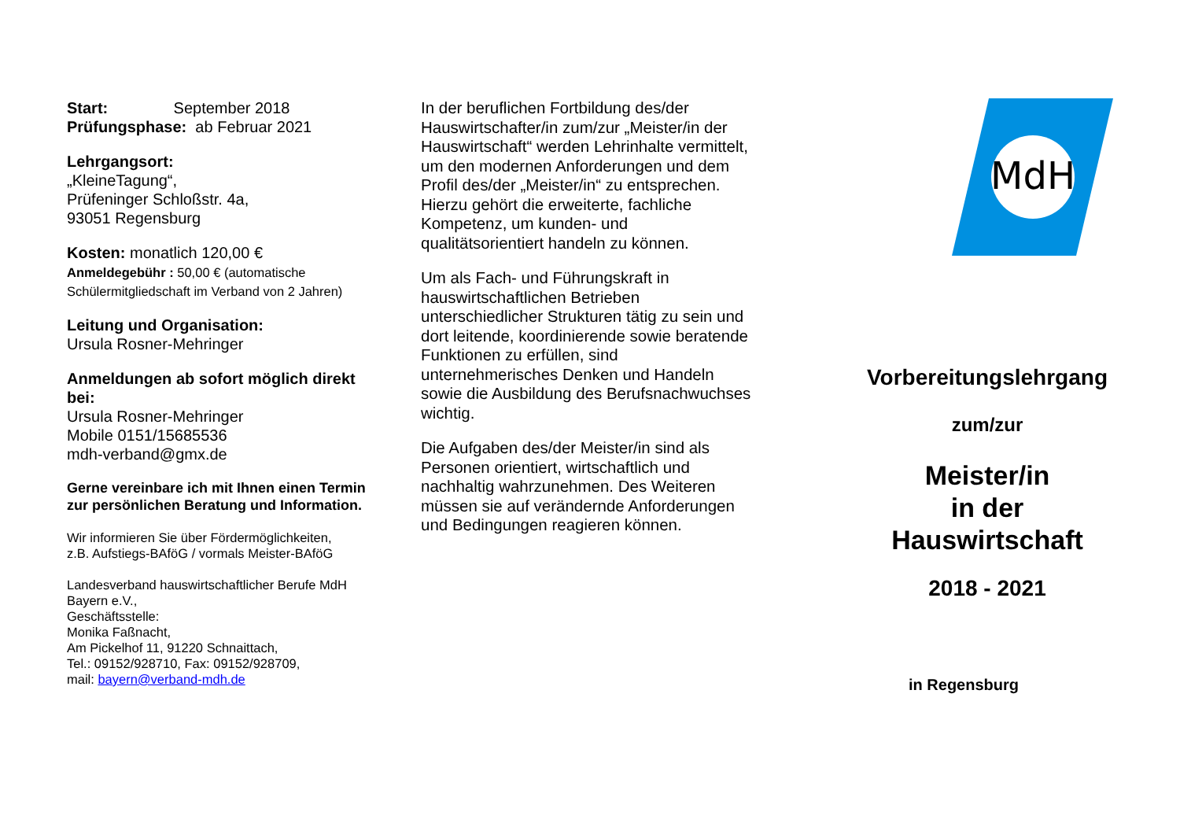Start: September 2018
Prüfungsphase: ab Februar 2021
Lehrgangsort:
„KleineTagung“,
Prüfeninger Schloßstr. 4a,
93051 Regensburg
Kosten: monatlich 120,00 €
Anmeldegebühr : 50,00 € (automatische Schülermitgliedschaft im Verband von 2 Jahren)
Leitung und Organisation:
Ursula Rosner-Mehringer
Anmeldungen ab sofort möglich direkt bei:
Ursula Rosner-Mehringer
Mobile 0151/15685536
mdh-verband@gmx.de
Gerne vereinbare ich mit Ihnen einen Termin zur persönlichen Beratung und Information.
Wir informieren Sie über Fördermöglichkeiten,
z.B. Aufstiegs-BAföG / vormals Meister-BAföG
Landesverband hauswirtschaftlicher Berufe MdH Bayern e.V.,
Geschäftsstelle:
Monika Faßnacht,
Am Pickelhof 11, 91220 Schnaittach,
Tel.: 09152/928710, Fax: 09152/928709,
mail: bayern@verband-mdh.de
In der beruflichen Fortbildung des/der Hauswirtschafter/in zum/zur „Meister/in der Hauswirtschaft“ werden Lehrinhalte vermittelt, um den modernen Anforderungen und dem Profil des/der „Meister/in“ zu entsprechen.
Hierzu gehört die erweiterte, fachliche Kompetenz, um kunden- und qualitätsorientiert handeln zu können.
Um als Fach- und Führungskraft in hauswirtschaftlichen Betrieben unterschiedlicher Strukturen tätig zu sein und dort leitende, koordinierende sowie beratende Funktionen zu erfüllen, sind unternehmerisches Denken und Handeln sowie die Ausbildung des Berufsnachwuchses wichtig.
Die Aufgaben des/der Meister/in sind als Personen orientiert, wirtschaftlich und nachhaltig wahrzunehmen. Des Weiteren müssen sie auf verändernde Anforderungen und Bedingungen reagieren können.
MdH
Vorbereitungslehrgang
zum/zur
Meister/in
in der
Hauswirtschaft
2018 - 2021
in Regensburg